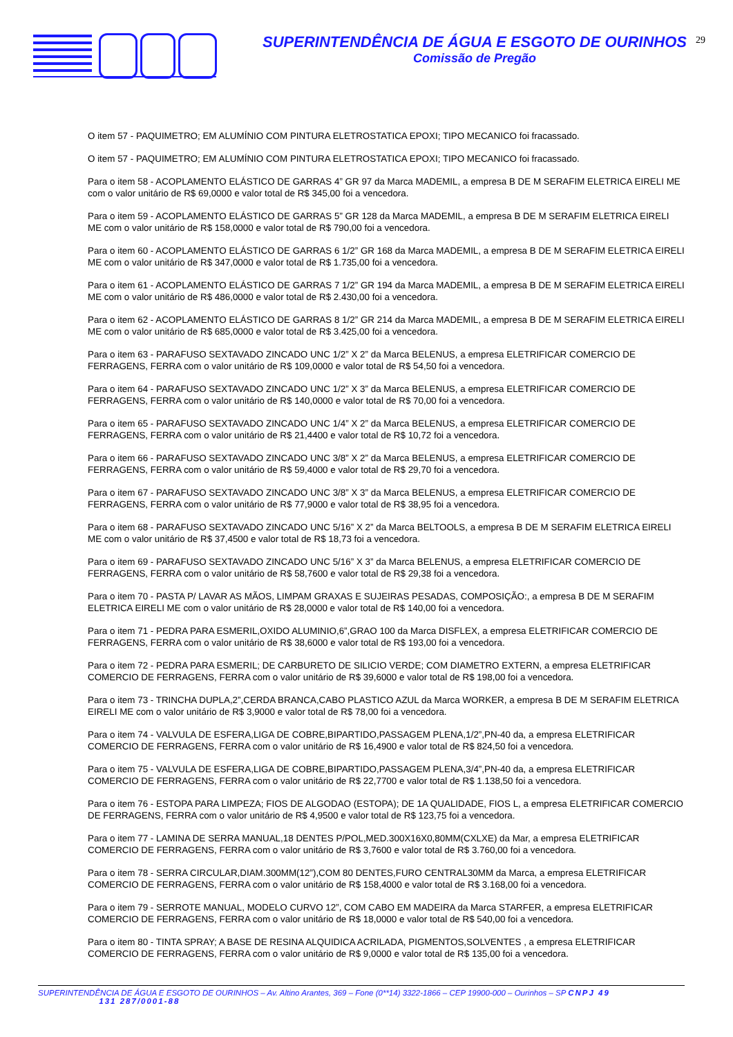SUPERINTENDÊNCIA DE ÁGUA E ESGOTO DE OURINHOS
Comissão de Pregão
29
O item 57 - PAQUIMETRO; EM ALUMÍNIO COM PINTURA ELETROSTATICA EPOXI; TIPO MECANICO foi fracassado.
O item 57 - PAQUIMETRO; EM ALUMÍNIO COM PINTURA ELETROSTATICA EPOXI; TIPO MECANICO foi fracassado.
Para o item 58 - ACOPLAMENTO ELÁSTICO DE GARRAS 4” GR 97 da Marca MADEMIL, a empresa B DE M SERAFIM ELETRICA EIRELI ME com o valor unitário de R$ 69,0000 e valor total de R$ 345,00 foi a vencedora.
Para o item 59 - ACOPLAMENTO ELÁSTICO DE GARRAS 5” GR 128 da Marca MADEMIL, a empresa B DE M SERAFIM ELETRICA EIRELI ME com o valor unitário de R$ 158,0000 e valor total de R$ 790,00 foi a vencedora.
Para o item 60 - ACOPLAMENTO ELÁSTICO DE GARRAS 6 1/2” GR 168 da Marca MADEMIL, a empresa B DE M SERAFIM ELETRICA EIRELI ME com o valor unitário de R$ 347,0000 e valor total de R$ 1.735,00 foi a vencedora.
Para o item 61 - ACOPLAMENTO ELÁSTICO DE GARRAS 7 1/2” GR 194 da Marca MADEMIL, a empresa B DE M SERAFIM ELETRICA EIRELI ME com o valor unitário de R$ 486,0000 e valor total de R$ 2.430,00 foi a vencedora.
Para o item 62 - ACOPLAMENTO ELÁSTICO DE GARRAS 8 1/2” GR 214 da Marca MADEMIL, a empresa B DE M SERAFIM ELETRICA EIRELI ME com o valor unitário de R$ 685,0000 e valor total de R$ 3.425,00 foi a vencedora.
Para o item 63 - PARAFUSO SEXTAVADO ZINCADO UNC 1/2” X 2” da Marca BELENUS, a empresa ELETRIFICAR COMERCIO DE FERRAGENS, FERRA com o valor unitário de R$ 109,0000 e valor total de R$ 54,50 foi a vencedora.
Para o item 64 - PARAFUSO SEXTAVADO ZINCADO UNC 1/2” X 3” da Marca BELENUS, a empresa ELETRIFICAR COMERCIO DE FERRAGENS, FERRA com o valor unitário de R$ 140,0000 e valor total de R$ 70,00 foi a vencedora.
Para o item 65 - PARAFUSO SEXTAVADO ZINCADO UNC 1/4” X 2” da Marca BELENUS, a empresa ELETRIFICAR COMERCIO DE FERRAGENS, FERRA com o valor unitário de R$ 21,4400 e valor total de R$ 10,72 foi a vencedora.
Para o item 66 - PARAFUSO SEXTAVADO ZINCADO UNC 3/8” X 2” da Marca BELENUS, a empresa ELETRIFICAR COMERCIO DE FERRAGENS, FERRA com o valor unitário de R$ 59,4000 e valor total de R$ 29,70 foi a vencedora.
Para o item 67 - PARAFUSO SEXTAVADO ZINCADO UNC 3/8” X 3” da Marca BELENUS, a empresa ELETRIFICAR COMERCIO DE FERRAGENS, FERRA com o valor unitário de R$ 77,9000 e valor total de R$ 38,95 foi a vencedora.
Para o item 68 - PARAFUSO SEXTAVADO ZINCADO UNC 5/16” X 2” da Marca BELTOOLS, a empresa B DE M SERAFIM ELETRICA EIRELI ME com o valor unitário de R$ 37,4500 e valor total de R$ 18,73 foi a vencedora.
Para o item 69 - PARAFUSO SEXTAVADO ZINCADO UNC 5/16” X 3” da Marca BELENUS, a empresa ELETRIFICAR COMERCIO DE FERRAGENS, FERRA com o valor unitário de R$ 58,7600 e valor total de R$ 29,38 foi a vencedora.
Para o item 70 - PASTA P/ LAVAR AS MÃOS, LIMPAM GRAXAS E SUJEIRAS PESADAS, COMPOSIÇÃO:, a empresa B DE M SERAFIM ELETRICA EIRELI ME com o valor unitário de R$ 28,0000 e valor total de R$ 140,00 foi a vencedora.
Para o item 71 - PEDRA PARA ESMERIL,OXIDO ALUMINIO,6”,GRAO 100 da Marca DISFLEX, a empresa ELETRIFICAR COMERCIO DE FERRAGENS, FERRA com o valor unitário de R$ 38,6000 e valor total de R$ 193,00 foi a vencedora.
Para o item 72 - PEDRA PARA ESMERIL; DE CARBURETO DE SILICIO VERDE; COM DIAMETRO EXTERN, a empresa ELETRIFICAR COMERCIO DE FERRAGENS, FERRA com o valor unitário de R$ 39,6000 e valor total de R$ 198,00 foi a vencedora.
Para o item 73 - TRINCHA DUPLA,2”,CERDA BRANCA,CABO PLASTICO AZUL da Marca WORKER, a empresa B DE M SERAFIM ELETRICA EIRELI ME com o valor unitário de R$ 3,9000 e valor total de R$ 78,00 foi a vencedora.
Para o item 74 - VALVULA DE ESFERA,LIGA DE COBRE,BIPARTIDO,PASSAGEM PLENA,1/2”,PN-40 da, a empresa ELETRIFICAR COMERCIO DE FERRAGENS, FERRA com o valor unitário de R$ 16,4900 e valor total de R$ 824,50 foi a vencedora.
Para o item 75 - VALVULA DE ESFERA,LIGA DE COBRE,BIPARTIDO,PASSAGEM PLENA,3/4”,PN-40 da, a empresa ELETRIFICAR COMERCIO DE FERRAGENS, FERRA com o valor unitário de R$ 22,7700 e valor total de R$ 1.138,50 foi a vencedora.
Para o item 76 - ESTOPA PARA LIMPEZA; FIOS DE ALGODAO (ESTOPA); DE 1A QUALIDADE, FIOS L, a empresa ELETRIFICAR COMERCIO DE FERRAGENS, FERRA com o valor unitário de R$ 4,9500 e valor total de R$ 123,75 foi a vencedora.
Para o item 77 - LAMINA DE SERRA MANUAL,18 DENTES P/POL,MED.300X16X0,80MM(CXLXE) da Mar, a empresa ELETRIFICAR COMERCIO DE FERRAGENS, FERRA com o valor unitário de R$ 3,7600 e valor total de R$ 3.760,00 foi a vencedora.
Para o item 78 - SERRA CIRCULAR,DIAM.300MM(12”),COM 80 DENTES,FURO CENTRAL30MM da Marca, a empresa ELETRIFICAR COMERCIO DE FERRAGENS, FERRA com o valor unitário de R$ 158,4000 e valor total de R$ 3.168,00 foi a vencedora.
Para o item 79 - SERROTE MANUAL, MODELO CURVO 12”, COM CABO EM MADEIRA da Marca STARFER, a empresa ELETRIFICAR COMERCIO DE FERRAGENS, FERRA com o valor unitário de R$ 18,0000 e valor total de R$ 540,00 foi a vencedora.
Para o item 80 - TINTA SPRAY; A BASE DE RESINA ALQUIDICA ACRILADA, PIGMENTOS,SOLVENTES , a empresa ELETRIFICAR COMERCIO DE FERRAGENS, FERRA com o valor unitário de R$ 9,0000 e valor total de R$ 135,00 foi a vencedora.
SUPERINTENDÊNCIA DE ÁGUA E ESGOTO DE OURINHOS – Av. Altino Arantes, 369 – Fone (0**14) 3322-1866 – CEP 19900-000 – Ourinhos – SP CNPJ 49
131 287/0001-88